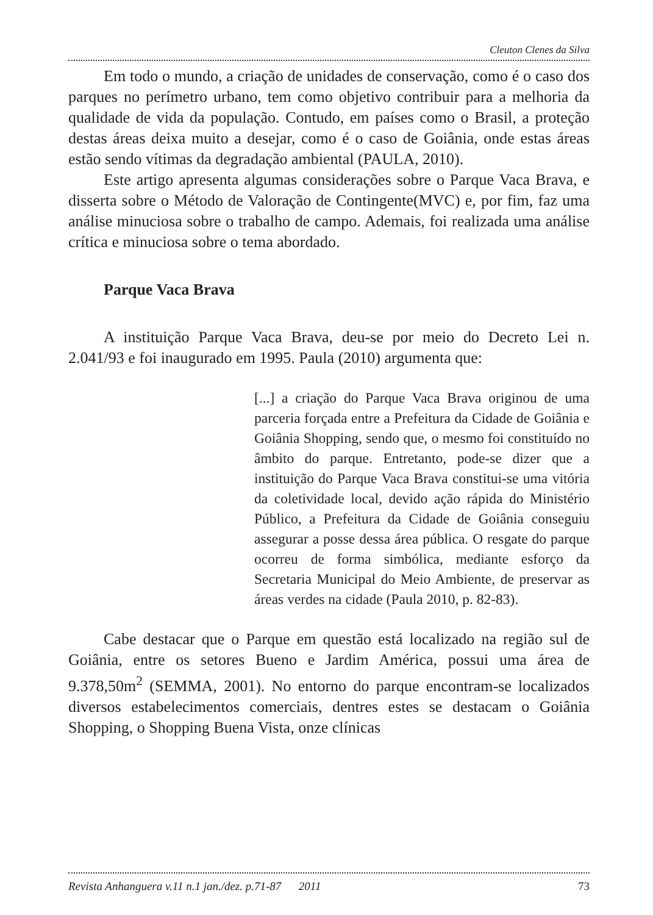Cleuton Clenes da Silva
Em todo o mundo, a criação de unidades de conservação, como é o caso dos parques no perímetro urbano, tem como objetivo contribuir para a melhoria da qualidade de vida da população. Contudo, em países como o Brasil, a proteção destas áreas deixa muito a desejar, como é o caso de Goiânia, onde estas áreas estão sendo vítimas da degradação ambiental (PAULA, 2010).
Este artigo apresenta algumas considerações sobre o Parque Vaca Brava, e disserta sobre o Método de Valoração de Contingente(MVC) e, por fim, faz uma análise minuciosa sobre o trabalho de campo. Ademais, foi realizada uma análise crítica e minuciosa sobre o tema abordado.
Parque Vaca Brava
A instituição Parque Vaca Brava, deu-se por meio do Decreto Lei n. 2.041/93 e foi inaugurado em 1995. Paula (2010) argumenta que:
[...] a criação do Parque Vaca Brava originou de uma parceria forçada entre a Prefeitura da Cidade de Goiânia e Goiânia Shopping, sendo que, o mesmo foi constituído no âmbito do parque. Entretanto, pode-se dizer que a instituição do Parque Vaca Brava constitui-se uma vitória da coletividade local, devido ação rápida do Ministério Público, a Prefeitura da Cidade de Goiânia conseguiu assegurar a posse dessa área pública. O resgate do parque ocorreu de forma simbólica, mediante esforço da Secretaria Municipal do Meio Ambiente, de preservar as áreas verdes na cidade (Paula 2010, p. 82-83).
Cabe destacar que o Parque em questão está localizado na região sul de Goiânia, entre os setores Bueno e Jardim América, possui uma área de 9.378,50m<sup>2</sup> (SEMMA, 2001). No entorno do parque encontram-se localizados diversos estabelecimentos comerciais, dentres estes se destacam o Goiânia Shopping, o Shopping Buena Vista, onze clínicas
Revista Anhanguera v.11 n.1 jan./dez. p.71-87 2011 73